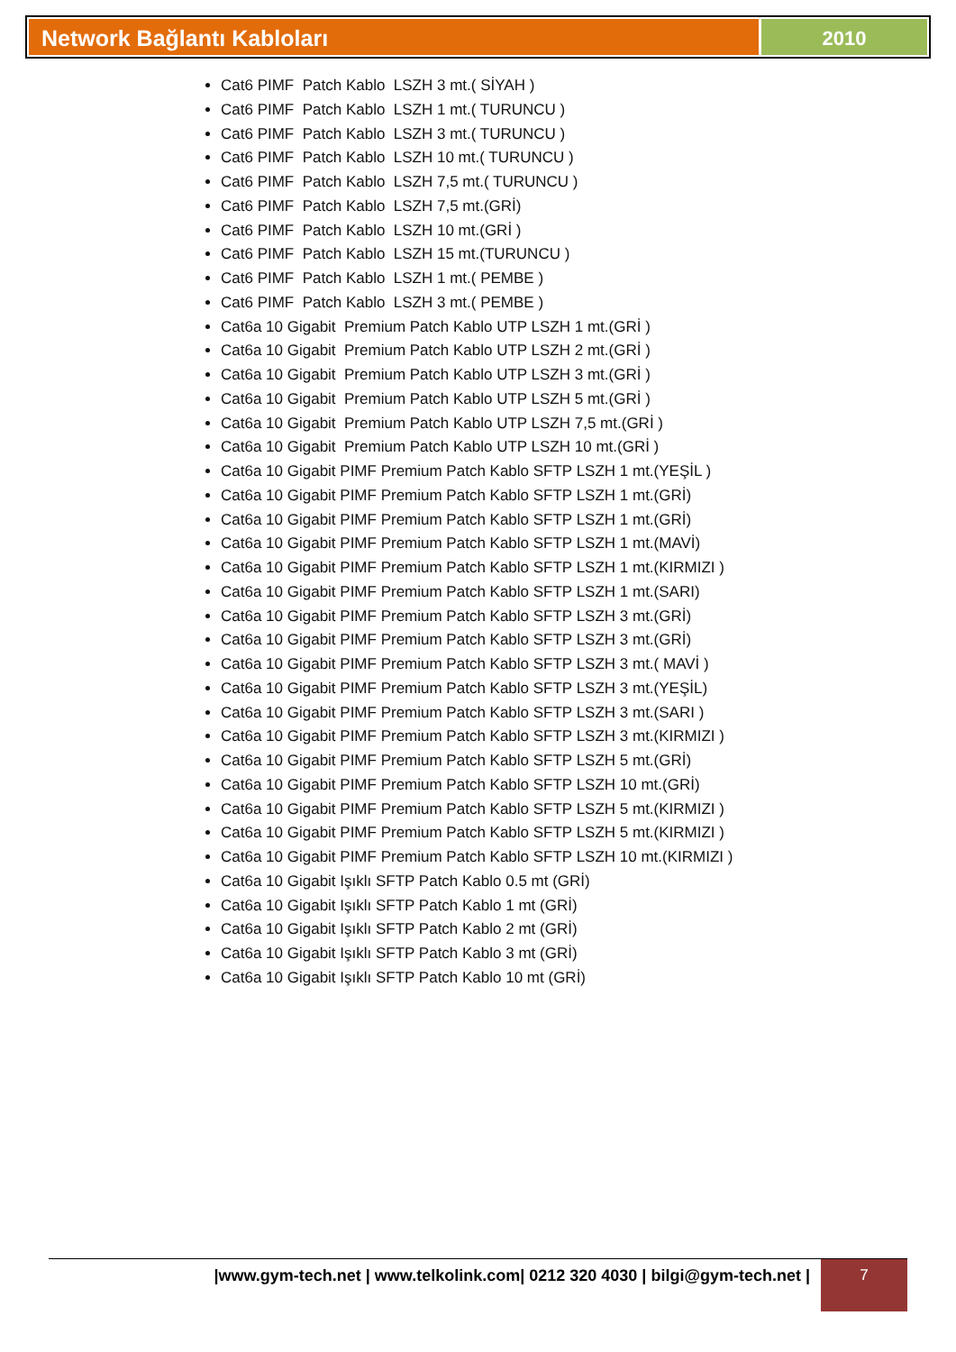Network Bağlantı Kabloları 2010
Cat6 PIMF Patch Kablo LSZH 3 mt.( SİYAH )
Cat6 PIMF Patch Kablo LSZH 1 mt.( TURUNCU )
Cat6 PIMF Patch Kablo LSZH 3 mt.( TURUNCU )
Cat6 PIMF Patch Kablo LSZH 10 mt.( TURUNCU )
Cat6 PIMF Patch Kablo LSZH 7,5 mt.( TURUNCU )
Cat6 PIMF Patch Kablo LSZH 7,5 mt.(GRİ)
Cat6 PIMF Patch Kablo LSZH 10 mt.(GRİ )
Cat6 PIMF Patch Kablo LSZH 15 mt.(TURUNCU )
Cat6 PIMF Patch Kablo LSZH 1 mt.( PEMBE )
Cat6 PIMF Patch Kablo LSZH 3 mt.( PEMBE )
Cat6a 10 Gigabit Premium Patch Kablo UTP LSZH 1 mt.(GRİ )
Cat6a 10 Gigabit Premium Patch Kablo UTP LSZH 2 mt.(GRİ )
Cat6a 10 Gigabit Premium Patch Kablo UTP LSZH 3 mt.(GRİ )
Cat6a 10 Gigabit Premium Patch Kablo UTP LSZH 5 mt.(GRİ )
Cat6a 10 Gigabit Premium Patch Kablo UTP LSZH 7,5 mt.(GRİ )
Cat6a 10 Gigabit Premium Patch Kablo UTP LSZH 10 mt.(GRİ )
Cat6a 10 Gigabit PIMF Premium Patch Kablo SFTP LSZH 1 mt.(YEŞİL )
Cat6a 10 Gigabit PIMF Premium Patch Kablo SFTP LSZH 1 mt.(GRİ)
Cat6a 10 Gigabit PIMF Premium Patch Kablo SFTP LSZH 1 mt.(GRİ)
Cat6a 10 Gigabit PIMF Premium Patch Kablo SFTP LSZH 1 mt.(MAVİ)
Cat6a 10 Gigabit PIMF Premium Patch Kablo SFTP LSZH 1 mt.(KIRMIZI )
Cat6a 10 Gigabit PIMF Premium Patch Kablo SFTP LSZH 1 mt.(SARI)
Cat6a 10 Gigabit PIMF Premium Patch Kablo SFTP LSZH 3 mt.(GRİ)
Cat6a 10 Gigabit PIMF Premium Patch Kablo SFTP LSZH 3 mt.(GRİ)
Cat6a 10 Gigabit PIMF Premium Patch Kablo SFTP LSZH 3 mt.( MAVİ )
Cat6a 10 Gigabit PIMF Premium Patch Kablo SFTP LSZH 3 mt.(YEŞİL)
Cat6a 10 Gigabit PIMF Premium Patch Kablo SFTP LSZH 3 mt.(SARI )
Cat6a 10 Gigabit PIMF Premium Patch Kablo SFTP LSZH 3 mt.(KIRMIZI )
Cat6a 10 Gigabit PIMF Premium Patch Kablo SFTP LSZH 5 mt.(GRİ)
Cat6a 10 Gigabit PIMF Premium Patch Kablo SFTP LSZH 10 mt.(GRİ)
Cat6a 10 Gigabit PIMF Premium Patch Kablo SFTP LSZH 5 mt.(KIRMIZI )
Cat6a 10 Gigabit PIMF Premium Patch Kablo SFTP LSZH 5 mt.(KIRMIZI )
Cat6a 10 Gigabit PIMF Premium Patch Kablo SFTP LSZH 10 mt.(KIRMIZI )
Cat6a 10 Gigabit Işıklı SFTP Patch Kablo 0.5 mt (GRİ)
Cat6a 10 Gigabit Işıklı SFTP Patch Kablo 1 mt (GRİ)
Cat6a 10 Gigabit Işıklı SFTP Patch Kablo 2 mt (GRİ)
Cat6a 10 Gigabit Işıklı SFTP Patch Kablo 3 mt (GRİ)
Cat6a 10 Gigabit Işıklı SFTP Patch Kablo 10 mt (GRİ)
|www.gym-tech.net | www.telkolink.com| 0212 320 4030 | bilgi@gym-tech.net |
7